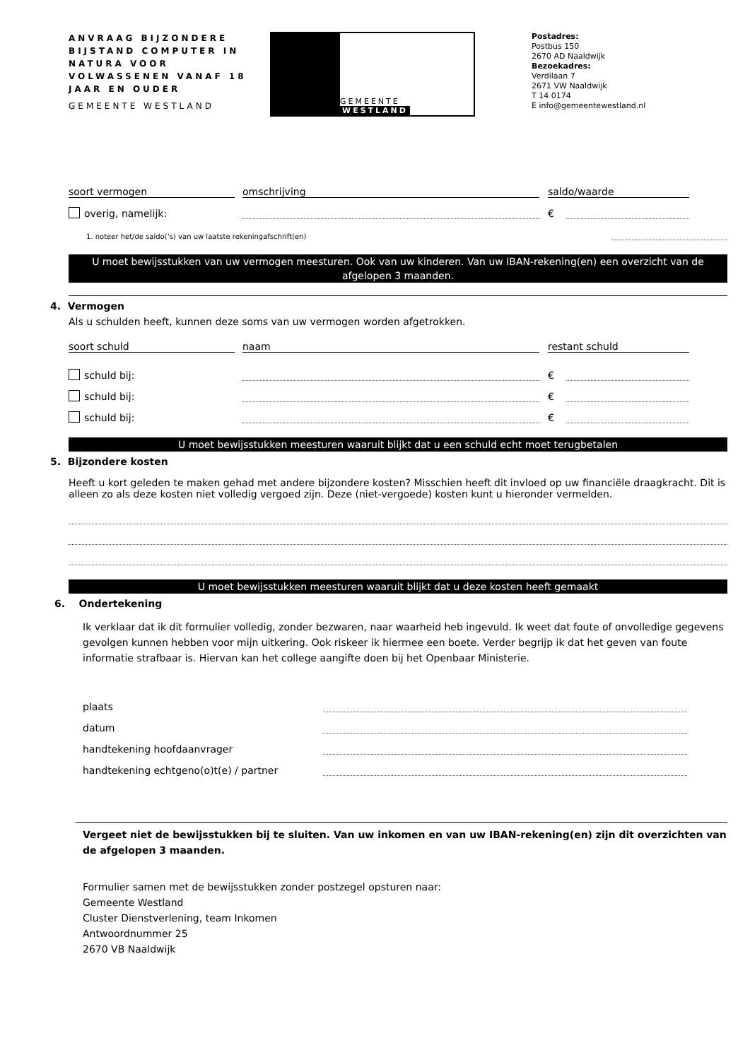ANVRAAG BIJZONDERE BIJSTAND COMPUTER IN NATURA VOOR VOLWASSENEN VANAF 18 JAAR EN OUDER
GEMEENTE WESTLAND
GEMEENTE WESTLAND
Postadres:
Postbus 150
2670 AD Naaldwijk
Bezoekadres:
Verdilaan 7
2671 VW Naaldwijk
T 14 0174
E info@gemeentewestland.nl
soort vermogen
omschrijving
saldo/waarde
overig, namelijk:
€
1. noteer het/de saldo(‘s) van uw laatste rekeningafschrift(en)
U moet bewijsstukken van uw vermogen meesturen. Ook van uw kinderen. Van uw IBAN-rekening(en) een overzicht van de afgelopen 3 maanden.
4. Vermogen
Als u schulden heeft, kunnen deze soms van uw vermogen worden afgetrokken.
soort schuld
naam
restant schuld
schuld bij:
€
schuld bij:
€
schuld bij:
€
U moet bewijsstukken meesturen waaruit blijkt dat u een schuld echt moet terugbetalen
5. Bijzondere kosten
Heeft u kort geleden te maken gehad met andere bijzondere kosten? Misschien heeft dit invloed op uw financiële draagkracht. Dit is alleen zo als deze kosten niet volledig vergoed zijn. Deze (niet-vergoede) kosten kunt u hieronder vermelden.
U moet bewijsstukken meesturen waaruit blijkt dat u deze kosten heeft gemaakt
6. Ondertekening
Ik verklaar dat ik dit formulier volledig, zonder bezwaren, naar waarheid heb ingevuld. Ik weet dat foute of onvolledige gegevens gevolgen kunnen hebben voor mijn uitkering. Ook riskeer ik hiermee een boete. Verder begrijp ik dat het geven van foute informatie strafbaar is. Hiervan kan het college aangifte doen bij het Openbaar Ministerie.
plaats
datum
handtekening hoofdaanvrager
handtekening echtgeno(o)t(e) / partner
Vergeet niet de bewijsstukken bij te sluiten. Van uw inkomen en van uw IBAN-rekening(en) zijn dit overzichten van de afgelopen 3 maanden.
Formulier samen met de bewijsstukken zonder postzegel opsturen naar:
Gemeente Westland
Cluster Dienstverlening, team Inkomen
Antwoordnummer 25
2670 VB Naaldwijk